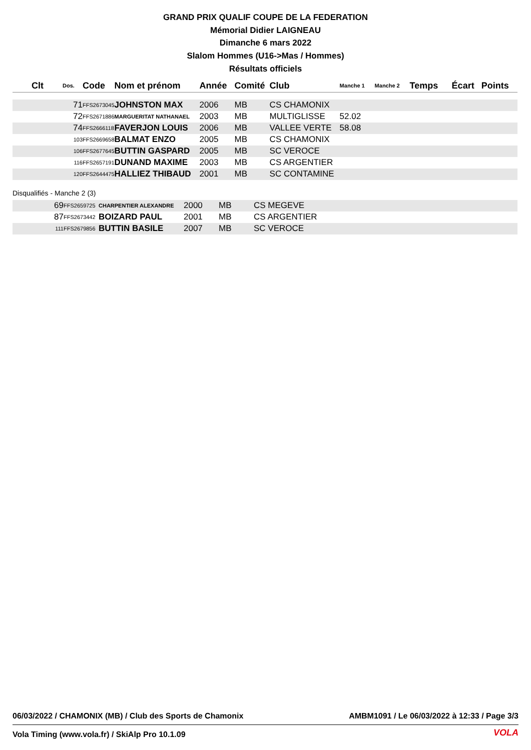GRAND PRIX QUALIF COUPE DE LA FEDERATION
Mémorial Didier LAIGNEAU
Dimanche 6 mars 2022
Slalom Hommes (U16->Mas / Hommes)
Résultats officiels
| Clt | Dos. | Code | Nom et prénom | Année | Comité | Club | Manche 1 | Manche 2 | Temps | Écart | Points |
| --- | --- | --- | --- | --- | --- | --- | --- | --- | --- | --- | --- |
| | 71 | FFS2673045 | JOHNSTON MAX | 2006 | MB | CS CHAMONIX | | | | | |
| | 72 | FFS2671886 | MARGUERITAT NATHANAEL | 2003 | MB | MULTIGLISSE | 52.02 | | | | |
| | 74 | FFS2666118 | FAVERJON LOUIS | 2006 | MB | VALLEE VERTE | 58.08 | | | | |
| | 103 | FFS2669658 | BALMAT ENZO | 2005 | MB | CS CHAMONIX | | | | | |
| | 106 | FFS2677645 | BUTTIN GASPARD | 2005 | MB | SC VEROCE | | | | | |
| | 116 | FFS2657191 | DUNAND MAXIME | 2003 | MB | CS ARGENTIER | | | | | |
| | 120 | FFS2644475 | HALLIEZ THIBAUD | 2001 | MB | SC CONTAMINE | | | | | |
Disqualifiés - Manche 2 (3)
| | 69 | FFS2659725 | CHARPENTIER ALEXANDRE | 2000 | MB | CS MEGEVE |
| | 87 | FFS2673442 | BOIZARD PAUL | 2001 | MB | CS ARGENTIER |
| | 111 | FFS2679856 | BUTTIN BASILE | 2007 | MB | SC VEROCE |
06/03/2022 / CHAMONIX (MB) / Club des Sports de Chamonix AMBM1091 / Le 06/03/2022 à 12:33 / Page 3/3
Vola Timing (www.vola.fr) / SkiAlp Pro 10.1.09
VOLA